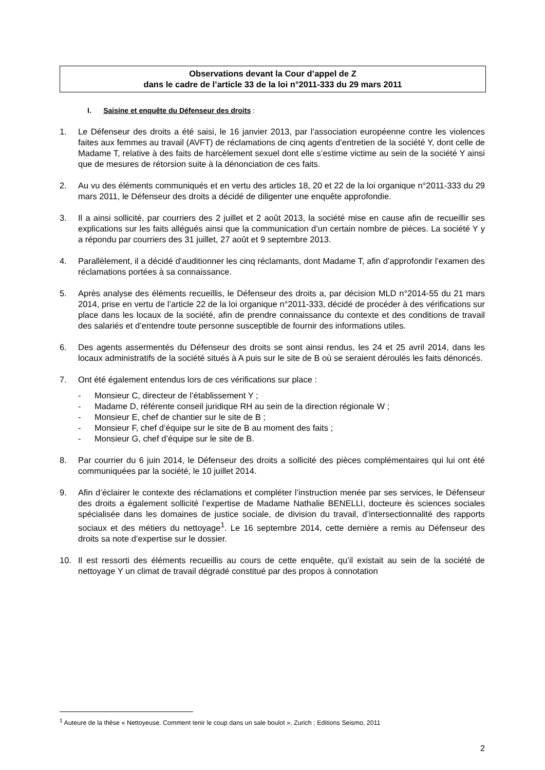Observations devant la Cour d’appel de Z
dans le cadre de l’article 33 de la loi n°2011-333 du 29 mars 2011
I. Saisine et enquête du Défenseur des droits :
1. Le Défenseur des droits a été saisi, le 16 janvier 2013, par l’association européenne contre les violences faites aux femmes au travail (AVFT) de réclamations de cinq agents d’entretien de la société Y, dont celle de Madame T, relative à des faits de harcèlement sexuel dont elle s’estime victime au sein de la société Y ainsi que de mesures de rétorsion suite à la dénonciation de ces faits.
2. Au vu des éléments communiqués et en vertu des articles 18, 20 et 22 de la loi organique n°2011-333 du 29 mars 2011, le Défenseur des droits a décidé de diligenter une enquête approfondie.
3. Il a ainsi sollicité, par courriers des 2 juillet et 2 août 2013, la société mise en cause afin de recueillir ses explications sur les faits allégués ainsi que la communication d’un certain nombre de pièces. La société Y y a répondu par courriers des 31 juillet, 27 août et 9 septembre 2013.
4. Parallèlement, il a décidé d’auditionner les cinq réclamants, dont Madame T, afin d’approfondir l’examen des réclamations portées à sa connaissance.
5. Après analyse des éléments recueillis, le Défenseur des droits a, par décision MLD n°2014-55 du 21 mars 2014, prise en vertu de l’article 22 de la loi organique n°2011-333, décidé de procéder à des vérifications sur place dans les locaux de la société, afin de prendre connaissance du contexte et des conditions de travail des salariés et d’entendre toute personne susceptible de fournir des informations utiles.
6. Des agents assermentés du Défenseur des droits se sont ainsi rendus, les 24 et 25 avril 2014, dans les locaux administratifs de la société situés à A puis sur le site de B où se seraient déroulés les faits dénoncés.
7. Ont été également entendus lors de ces vérifications sur place :
- Monsieur C, directeur de l’établissement Y ;
- Madame D, référente conseil juridique RH au sein de la direction régionale W ;
- Monsieur E, chef de chantier sur le site de B ;
- Monsieur F, chef d’équipe sur le site de B au moment des faits ;
- Monsieur G, chef d’équipe sur le site de B.
8. Par courrier du 6 juin 2014, le Défenseur des droits a sollicité des pièces complémentaires qui lui ont été communiquées par la société, le 10 juillet 2014.
9. Afin d’éclairer le contexte des réclamations et compléter l’instruction menée par ses services, le Défenseur des droits a également sollicité l’expertise de Madame Nathalie BENELLI, docteure ès sciences sociales spécialisée dans les domaines de justice sociale, de division du travail, d’intersectionnalité des rapports sociaux et des métiers du nettoyage<sup>1</sup>. Le 16 septembre 2014, cette dernière a remis au Défenseur des droits sa note d’expertise sur le dossier.
10. Il est ressorti des éléments recueillis au cours de cette enquête, qu’il existait au sein de la société de nettoyage Y un climat de travail dégradé constitué par des propos à connotation
<sup>1</sup> Auteure de la thèse « Nettoyeuse. Comment tenir le coup dans un sale boulot », Zurich : Editions Seismo, 2011
2